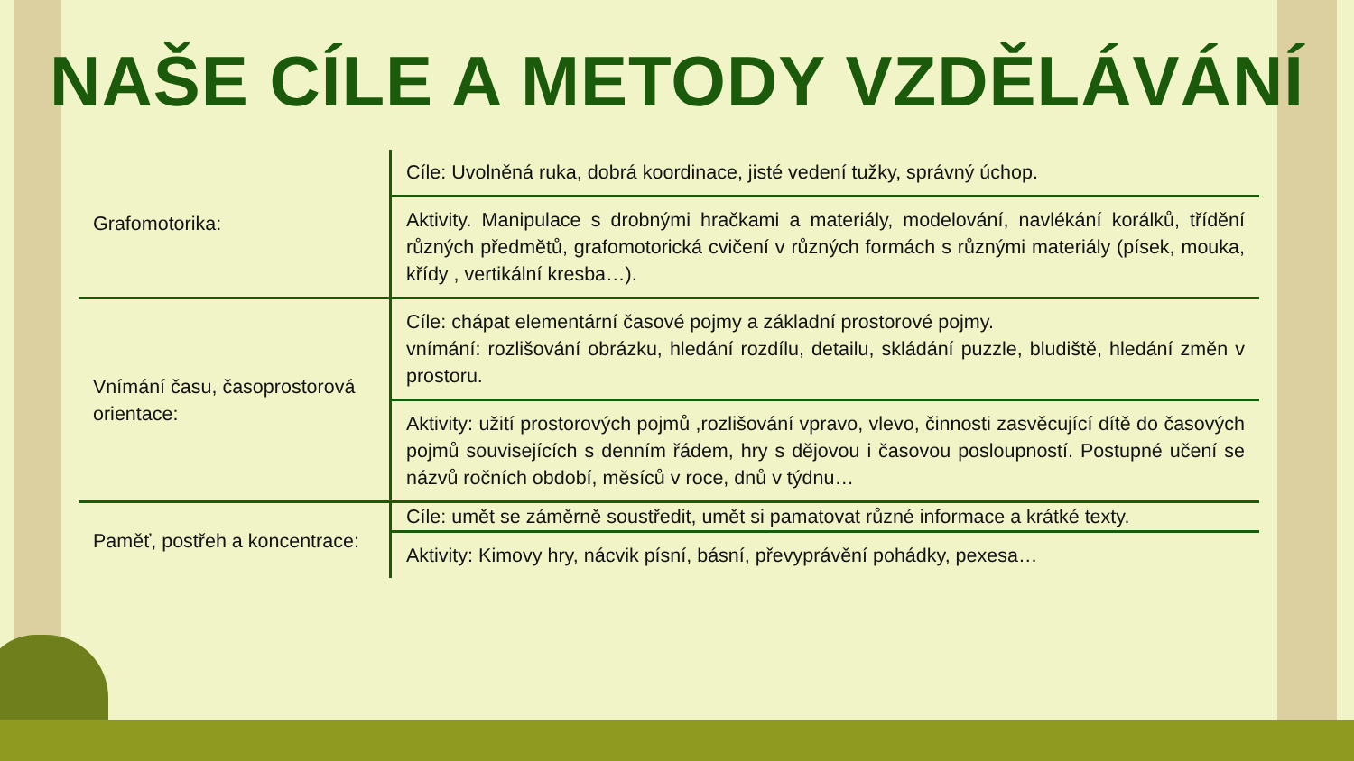NAŠE CÍLE A METODY VZDĚLÁVÁNÍ
| Grafomotorika: | Cíle: Uvolněná ruka, dobrá koordinace, jisté vedení tužky, správný úchop. |
| | Aktivity. Manipulace s drobnými hračkami a materiály, modelování, navlékání korálků, třídění různých předmětů, grafomotorická cvičení v různých formách s různými materiály (písek, mouka, křídy , vertikální kresba…). |
| Vnímání času, časoprostorová orientace: | Cíle: chápat elementární časové pojmy a základní prostorové pojmy. vnímání: rozlišování obrázku, hledání rozdílu, detailu, skládání puzzle, bludiště, hledání změn v prostoru. |
| | Aktivity: užití prostorových pojmů ,rozlišování vpravo, vlevo, činnosti zasvěcující dítě do časových pojmů souvisejících s denním řádem, hry s dějovou i časovou posloupností. Postupné učení se názvů ročních období, měsíců v roce, dnů v týdnu… |
| Paměť, postřeh a koncentrace: | Cíle: umět se záměrně soustředit, umět si pamatovat různé informace a krátké texty. |
| | Aktivity: Kimovy hry, nácvik písní, básní, převyprávění pohádky, pexesa… |